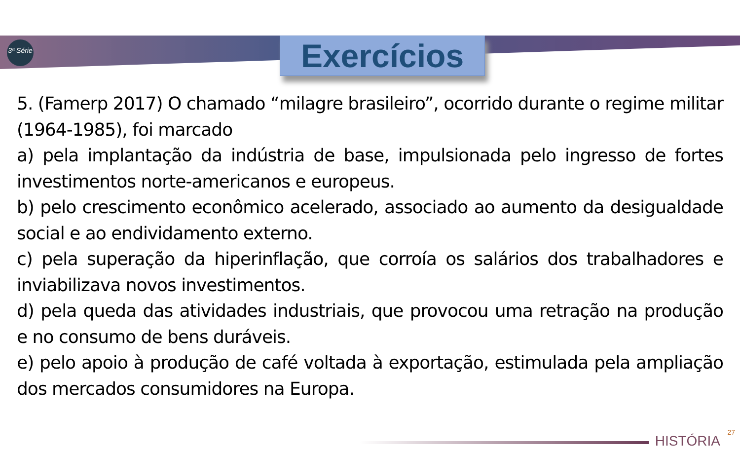3ª Série
Exercícios
5. (Famerp 2017) O chamado “milagre brasileiro”, ocorrido durante o regime militar (1964-1985), foi marcado
a) pela implantação da indústria de base, impulsionada pelo ingresso de fortes investimentos norte-americanos e europeus.
b) pelo crescimento econômico acelerado, associado ao aumento da desigualdade social e ao endividamento externo.
c) pela superação da hiperinflação, que corroía os salários dos trabalhadores e inviabilizava novos investimentos.
d) pela queda das atividades industriais, que provocou uma retração na produção e no consumo de bens duráveis.
e) pelo apoio à produção de café voltada à exportação, estimulada pela ampliação dos mercados consumidores na Europa.
HISTÓRIA
27